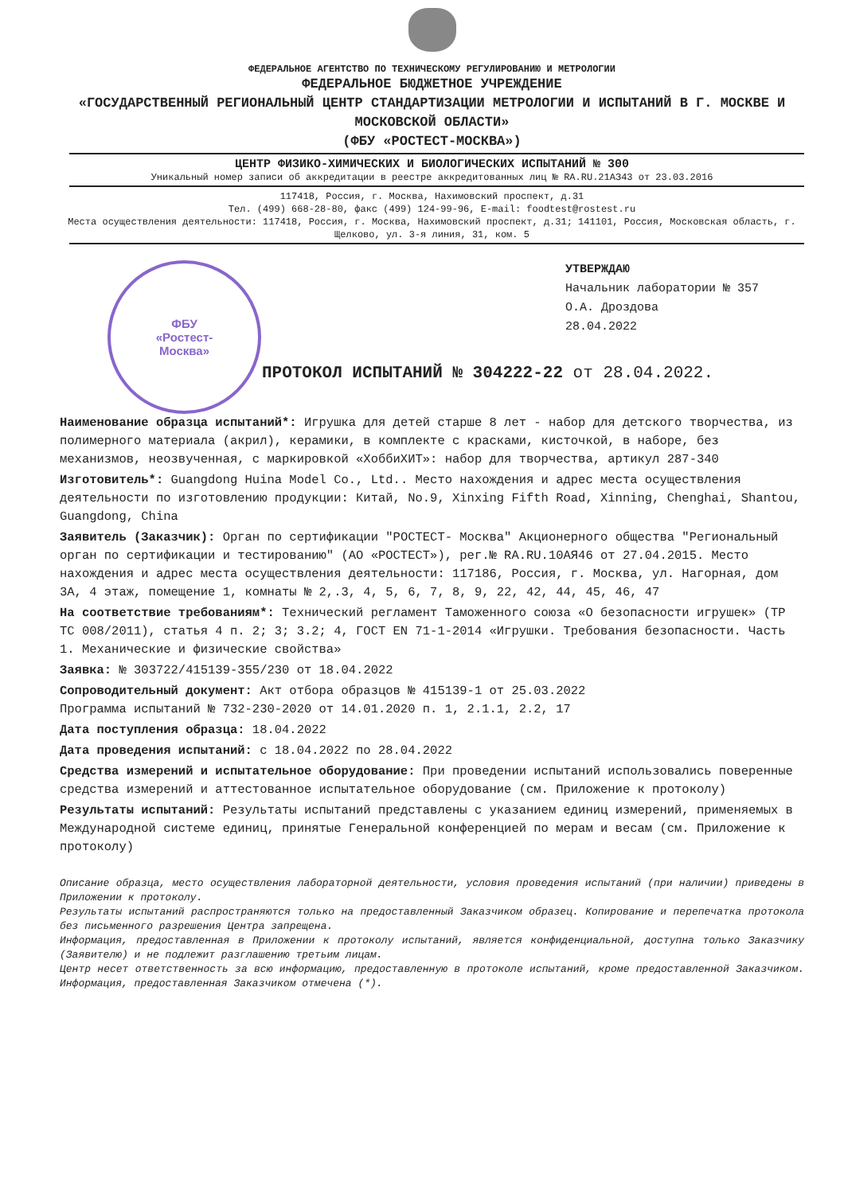ФЕДЕРАЛЬНОЕ АГЕНТСТВО ПО ТЕХНИЧЕСКОМУ РЕГУЛИРОВАНИЮ И МЕТРОЛОГИИ
ФЕДЕРАЛЬНОЕ БЮДЖЕТНОЕ УЧРЕЖДЕНИЕ
«ГОСУДАРСТВЕННЫЙ РЕГИОНАЛЬНЫЙ ЦЕНТР СТАНДАРТИЗАЦИИ МЕТРОЛОГИИ И ИСПЫТАНИЙ В Г. МОСКВЕ И МОСКОВСКОЙ ОБЛАСТИ»
(ФБУ «РОСТЕСТ-МОСКВА»)
ЦЕНТР ФИЗИКО-ХИМИЧЕСКИХ И БИОЛОГИЧЕСКИХ ИСПЫТАНИЙ № 300
Уникальный номер записи об аккредитации в реестре аккредитованных лиц № RA.RU.21АЗ43 от 23.03.2016
117418, Россия, г. Москва, Нахимовский проспект, д.31
Тел. (499) 668-28-80, факс (499) 124-99-96, E-mail: foodtest@rostest.ru
Места осуществления деятельности: 117418, Россия, г. Москва, Нахимовский проспект, д.31; 141101, Россия, Московская область, г. Щелково, ул. 3-я линия, 31, ком. 5
ФБУ
«Ростест-
Москва»
УТВЕРЖДАЮ
Начальник лаборатории № 357
О.А. Дроздова
28.04.2022
ПРОТОКОЛ ИСПЫТАНИЙ № 304222-22 от 28.04.2022.
Наименование образца испытаний*: Игрушка для детей старше 8 лет - набор для детского творчества, из полимерного материала (акрил), керамики, в комплекте с красками, кисточкой, в наборе, без механизмов, неозвученная, с маркировкой «ХоббиХИТ»: набор для творчества, артикул 287-340
Изготовитель*: Guangdong Huina Model Co., Ltd.. Место нахождения и адрес места осуществления деятельности по изготовлению продукции: Китай, No.9, Xinxing Fifth Road, Xinning, Chenghai, Shantou, Guangdong, China
Заявитель (Заказчик): Орган по сертификации "РОСТЕСТ- Москва" Акционерного общества "Региональный орган по сертификации и тестированию" (АО «РОСТЕСТ»), рег.№ RA.RU.10АЯ46 от 27.04.2015. Место нахождения и адрес места осуществления деятельности: 117186, Россия, г. Москва, ул. Нагорная, дом 3А, 4 этаж, помещение 1, комнаты № 2,.3, 4, 5, 6, 7, 8, 9, 22, 42, 44, 45, 46, 47
На соответствие требованиям*: Технический регламент Таможенного союза «О безопасности игрушек» (ТР ТС 008/2011), статья 4 п. 2; 3; 3.2; 4, ГОСТ EN 71-1-2014 «Игрушки. Требования безопасности. Часть 1. Механические и физические свойства»
Заявка: № 303722/415139-355/230 от 18.04.2022
Сопроводительный документ: Акт отбора образцов № 415139-1 от 25.03.2022
Программа испытаний № 732-230-2020 от 14.01.2020 п. 1, 2.1.1, 2.2, 17
Дата поступления образца: 18.04.2022
Дата проведения испытаний: с 18.04.2022 по 28.04.2022
Средства измерений и испытательное оборудование: При проведении испытаний использовались поверенные средства измерений и аттестованное испытательное оборудование (см. Приложение к протоколу)
Результаты испытаний: Результаты испытаний представлены с указанием единиц измерений, применяемых в Международной системе единиц, принятые Генеральной конференцией по мерам и весам (см. Приложение к протоколу)
Описание образца, место осуществления лабораторной деятельности, условия проведения испытаний (при наличии) приведены в Приложении к протоколу.
Результаты испытаний распространяются только на предоставленный Заказчиком образец. Копирование и перепечатка протокола без письменного разрешения Центра запрещена.
Информация, предоставленная в Приложении к протоколу испытаний, является конфиденциальной, доступна только Заказчику (Заявителю) и не подлежит разглашению третьим лицам.
Центр несет ответственность за всю информацию, предоставленную в протоколе испытаний, кроме предоставленной Заказчиком. Информация, предоставленная Заказчиком отмечена (*).